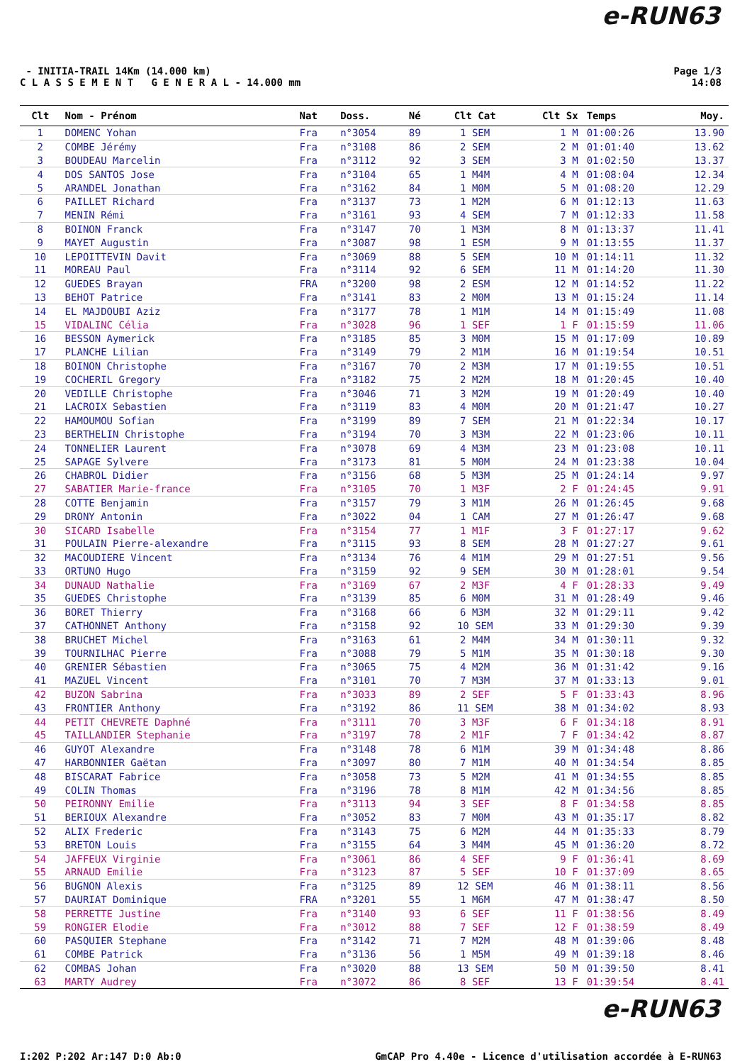e-RUN63
- INITIA-TRAIL 14Km (14.000 km)
C L A S S E M E N T G E N E R A L - 14.000 mm
Page 1/3
14:08
| Clt | Nom - Prénom | Nat | Doss. | Né | Clt Cat | Clt Sx | Temps | Moy. |
| --- | --- | --- | --- | --- | --- | --- | --- | --- |
| 1 | DOMENC Yohan | Fra | n°3054 | 89 | 1 SEM | 1 M | 01:00:26 | 13.90 |
| 2 | COMBE Jérémy | Fra | n°3108 | 86 | 2 SEM | 2 M | 01:01:40 | 13.62 |
| 3 | BOUDEAU Marcelin | Fra | n°3112 | 92 | 3 SEM | 3 M | 01:02:50 | 13.37 |
| 4 | DOS SANTOS Jose | Fra | n°3104 | 65 | 1 M4M | 4 M | 01:08:04 | 12.34 |
| 5 | ARANDEL Jonathan | Fra | n°3162 | 84 | 1 M0M | 5 M | 01:08:20 | 12.29 |
| 6 | PAILLET Richard | Fra | n°3137 | 73 | 1 M2M | 6 M | 01:12:13 | 11.63 |
| 7 | MENIN Rémi | Fra | n°3161 | 93 | 4 SEM | 7 M | 01:12:33 | 11.58 |
| 8 | BOINON Franck | Fra | n°3147 | 70 | 1 M3M | 8 M | 01:13:37 | 11.41 |
| 9 | MAYET Augustin | Fra | n°3087 | 98 | 1 ESM | 9 M | 01:13:55 | 11.37 |
| 10 | LEPOITTEVIN Davit | Fra | n°3069 | 88 | 5 SEM | 10 M | 01:14:11 | 11.32 |
| 11 | MOREAU Paul | Fra | n°3114 | 92 | 6 SEM | 11 M | 01:14:20 | 11.30 |
| 12 | GUEDES Brayan | FRA | n°3200 | 98 | 2 ESM | 12 M | 01:14:52 | 11.22 |
| 13 | BEHOT Patrice | Fra | n°3141 | 83 | 2 M0M | 13 M | 01:15:24 | 11.14 |
| 14 | EL MAJDOUBI Aziz | Fra | n°3177 | 78 | 1 M1M | 14 M | 01:15:49 | 11.08 |
| 15 | VIDALINC Célia | Fra | n°3028 | 96 | 1 SEF | 1 F | 01:15:59 | 11.06 |
| 16 | BESSON Aymerick | Fra | n°3185 | 85 | 3 M0M | 15 M | 01:17:09 | 10.89 |
| 17 | PLANCHE Lilian | Fra | n°3149 | 79 | 2 M1M | 16 M | 01:19:54 | 10.51 |
| 18 | BOINON Christophe | Fra | n°3167 | 70 | 2 M3M | 17 M | 01:19:55 | 10.51 |
| 19 | COCHERIL Gregory | Fra | n°3182 | 75 | 2 M2M | 18 M | 01:20:45 | 10.40 |
| 20 | VEDILLE Christophe | Fra | n°3046 | 71 | 3 M2M | 19 M | 01:20:49 | 10.40 |
| 21 | LACROIX Sebastien | Fra | n°3119 | 83 | 4 M0M | 20 M | 01:21:47 | 10.27 |
| 22 | HAMOUMOU Sofian | Fra | n°3199 | 89 | 7 SEM | 21 M | 01:22:34 | 10.17 |
| 23 | BERTHELIN Christophe | Fra | n°3194 | 70 | 3 M3M | 22 M | 01:23:06 | 10.11 |
| 24 | TONNELIER Laurent | Fra | n°3078 | 69 | 4 M3M | 23 M | 01:23:08 | 10.11 |
| 25 | SAPAGE Sylvere | Fra | n°3173 | 81 | 5 M0M | 24 M | 01:23:38 | 10.04 |
| 26 | CHABROL Didier | Fra | n°3156 | 68 | 5 M3M | 25 M | 01:24:14 | 9.97 |
| 27 | SABATIER Marie-france | Fra | n°3105 | 70 | 1 M3F | 2 F | 01:24:45 | 9.91 |
| 28 | COTTE Benjamin | Fra | n°3157 | 79 | 3 M1M | 26 M | 01:26:45 | 9.68 |
| 29 | DRONY Antonin | Fra | n°3022 | 04 | 1 CAM | 27 M | 01:26:47 | 9.68 |
| 30 | SICARD Isabelle | Fra | n°3154 | 77 | 1 M1F | 3 F | 01:27:17 | 9.62 |
| 31 | POULAIN Pierre-alexandre | Fra | n°3115 | 93 | 8 SEM | 28 M | 01:27:27 | 9.61 |
| 32 | MACOUDIERE Vincent | Fra | n°3134 | 76 | 4 M1M | 29 M | 01:27:51 | 9.56 |
| 33 | ORTUNO Hugo | Fra | n°3159 | 92 | 9 SEM | 30 M | 01:28:01 | 9.54 |
| 34 | DUNAUD Nathalie | Fra | n°3169 | 67 | 2 M3F | 4 F | 01:28:33 | 9.49 |
| 35 | GUEDES Christophe | Fra | n°3139 | 85 | 6 M0M | 31 M | 01:28:49 | 9.46 |
| 36 | BORET Thierry | Fra | n°3168 | 66 | 6 M3M | 32 M | 01:29:11 | 9.42 |
| 37 | CATHONNET Anthony | Fra | n°3158 | 92 | 10 SEM | 33 M | 01:29:30 | 9.39 |
| 38 | BRUCHET Michel | Fra | n°3163 | 61 | 2 M4M | 34 M | 01:30:11 | 9.32 |
| 39 | TOURNILHAC Pierre | Fra | n°3088 | 79 | 5 M1M | 35 M | 01:30:18 | 9.30 |
| 40 | GRENIER Sébastien | Fra | n°3065 | 75 | 4 M2M | 36 M | 01:31:42 | 9.16 |
| 41 | MAZUEL Vincent | Fra | n°3101 | 70 | 7 M3M | 37 M | 01:33:13 | 9.01 |
| 42 | BUZON Sabrina | Fra | n°3033 | 89 | 2 SEF | 5 F | 01:33:43 | 8.96 |
| 43 | FRONTIER Anthony | Fra | n°3192 | 86 | 11 SEM | 38 M | 01:34:02 | 8.93 |
| 44 | PETIT CHEVRETE Daphné | Fra | n°3111 | 70 | 3 M3F | 6 F | 01:34:18 | 8.91 |
| 45 | TAILLANDIER Stephanie | Fra | n°3197 | 78 | 2 M1F | 7 F | 01:34:42 | 8.87 |
| 46 | GUYOT Alexandre | Fra | n°3148 | 78 | 6 M1M | 39 M | 01:34:48 | 8.86 |
| 47 | HARBONNIER Gaëtan | Fra | n°3097 | 80 | 7 M1M | 40 M | 01:34:54 | 8.85 |
| 48 | BISCARAT Fabrice | Fra | n°3058 | 73 | 5 M2M | 41 M | 01:34:55 | 8.85 |
| 49 | COLIN Thomas | Fra | n°3196 | 78 | 8 M1M | 42 M | 01:34:56 | 8.85 |
| 50 | PEIRONNY Emilie | Fra | n°3113 | 94 | 3 SEF | 8 F | 01:34:58 | 8.85 |
| 51 | BERIOUX Alexandre | Fra | n°3052 | 83 | 7 M0M | 43 M | 01:35:17 | 8.82 |
| 52 | ALIX Frederic | Fra | n°3143 | 75 | 6 M2M | 44 M | 01:35:33 | 8.79 |
| 53 | BRETON Louis | Fra | n°3155 | 64 | 3 M4M | 45 M | 01:36:20 | 8.72 |
| 54 | JAFFEUX Virginie | Fra | n°3061 | 86 | 4 SEF | 9 F | 01:36:41 | 8.69 |
| 55 | ARNAUD Emilie | Fra | n°3123 | 87 | 5 SEF | 10 F | 01:37:09 | 8.65 |
| 56 | BUGNON Alexis | Fra | n°3125 | 89 | 12 SEM | 46 M | 01:38:11 | 8.56 |
| 57 | DAURIAT Dominique | FRA | n°3201 | 55 | 1 M6M | 47 M | 01:38:47 | 8.50 |
| 58 | PERRETTE Justine | Fra | n°3140 | 93 | 6 SEF | 11 F | 01:38:56 | 8.49 |
| 59 | RONGIER Elodie | Fra | n°3012 | 88 | 7 SEF | 12 F | 01:38:59 | 8.49 |
| 60 | PASQUIER Stephane | Fra | n°3142 | 71 | 7 M2M | 48 M | 01:39:06 | 8.48 |
| 61 | COMBE Patrick | Fra | n°3136 | 56 | 1 M5M | 49 M | 01:39:18 | 8.46 |
| 62 | COMBAS Johan | Fra | n°3020 | 88 | 13 SEM | 50 M | 01:39:50 | 8.41 |
| 63 | MARTY Audrey | Fra | n°3072 | 86 | 8 SEF | 13 F | 01:39:54 | 8.41 |
e-RUN63
I:202 P:202 Ar:147 D:0 Ab:0 GmCAP Pro 4.40e - Licence d'utilisation accordée à E-RUN63